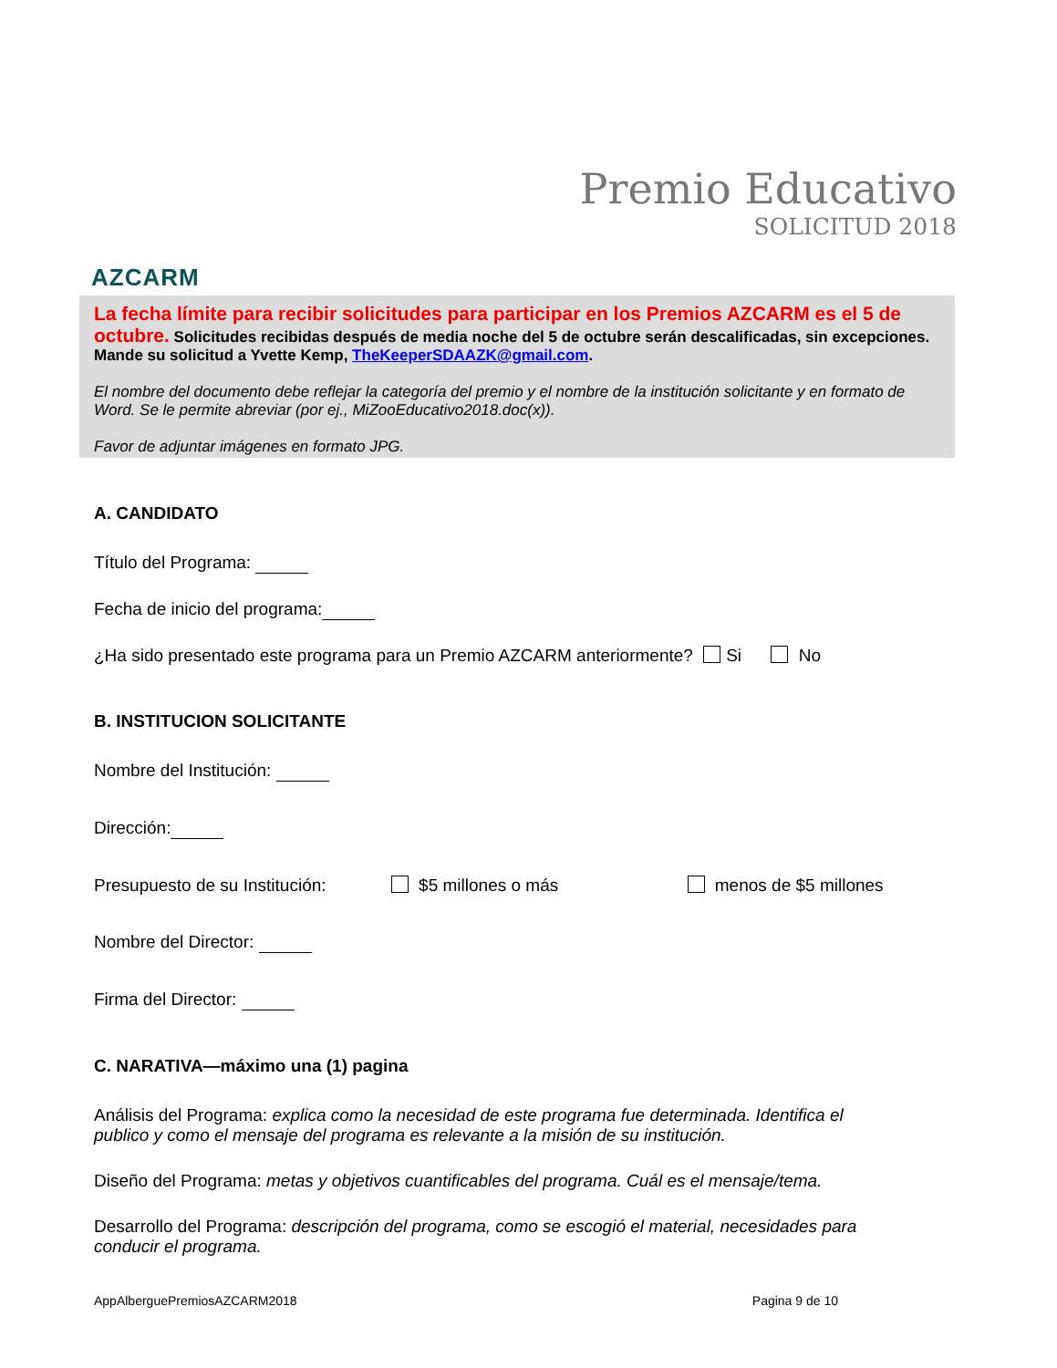AZCARM
Premio Educativo
SOLICITUD 2018
La fecha límite para recibir solicitudes para participar en los Premios AZCARM es el 5 de octubre. Solicitudes recibidas después de media noche del 5 de octubre serán descalificadas, sin excepciones.
Mande su solicitud a Yvette Kemp, TheKeeperSDAAZK@gmail.com.
El nombre del documento debe reflejar la categoría del premio y el nombre de la institución solicitante y en formato de Word. Se le permite abreviar (por ej., MiZooEducativo2018.doc(x)).
Favor de adjuntar imágenes en formato JPG.
A. CANDIDATO
Título del Programa:
Fecha de inicio del programa:
¿Ha sido presentado este programa para un Premio AZCARM anteriormente? Si No
B. INSTITUCION SOLICITANTE
Nombre del Institución:
Dirección:
Presupuesto de su Institución: $5 millones o más menos de $5 millones
Nombre del Director:
Firma del Director:
C. NARATIVA—máximo una (1) pagina
Análisis del Programa: explica como la necesidad de este programa fue determinada. Identifica el publico y como el mensaje del programa es relevante a la misión de su institución.
Diseño del Programa: metas y objetivos cuantificables del programa. Cuál es el mensaje/tema.
Desarrollo del Programa: descripción del programa, como se escogió el material, necesidades para conducir el programa.
AppAlberguePremiosAZCARM2018 Pagina 9 de 10